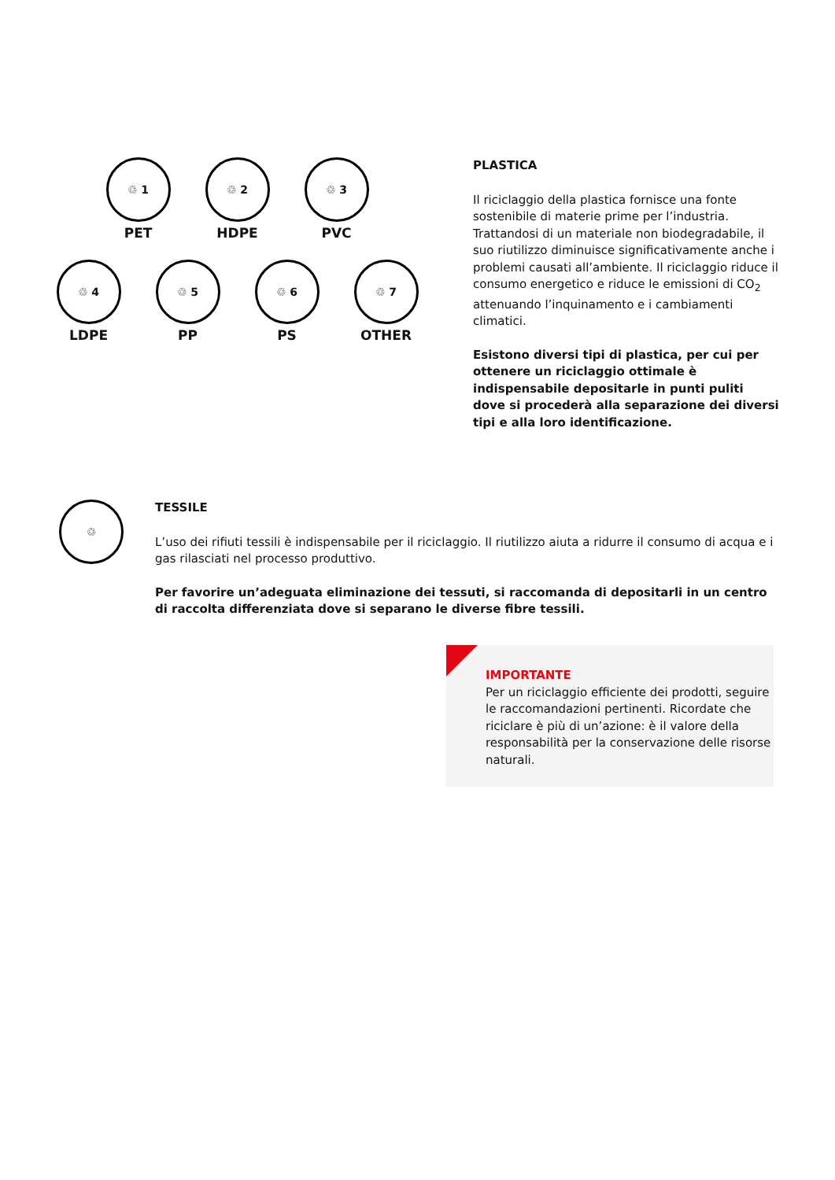♲ 1
PET
♲ 2
HDPE
♲ 3
PVC
♲ 4
LDPE
♲ 5
PP
♲ 6
PS
♲ 7
OTHER
PLASTICA
Il riciclaggio della plastica fornisce una fonte sostenibile di materie prime per l’industria. Trattandosi di un materiale non biodegradabile, il suo riutilizzo diminuisce significativamente anche i problemi causati all’ambiente. Il riciclaggio riduce il consumo energetico e riduce le emissioni di CO<sub>2</sub> attenuando l’inquinamento e i cambiamenti climatici.
Esistono diversi tipi di plastica, per cui per ottenere un riciclaggio ottimale è indispensabile depositarle in punti puliti dove si procederà alla separazione dei diversi tipi e alla loro identificazione.
♲
TESSILE
L’uso dei rifiuti tessili è indispensabile per il riciclaggio. Il riutilizzo aiuta a ridurre il consumo di acqua e i gas rilasciati nel processo produttivo.
Per favorire un’adeguata eliminazione dei tessuti, si raccomanda di depositarli in un centro di raccolta differenziata dove si separano le diverse fibre tessili.
IMPORTANTE
Per un riciclaggio efficiente dei prodotti, seguire le raccomandazioni pertinenti. Ricordate che riciclare è più di un’azione: è il valore della responsabilità per la conservazione delle risorse naturali.